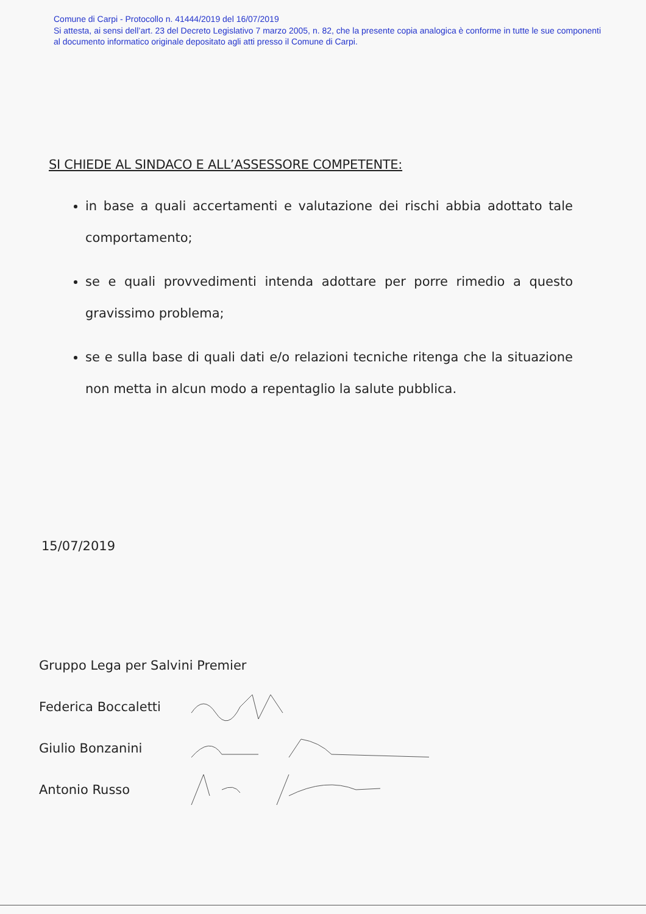Comune di Carpi - Protocollo n. 41444/2019 del 16/07/2019
Si attesta, ai sensi dell’art. 23 del Decreto Legislativo 7 marzo 2005, n. 82, che la presente copia analogica è conforme in tutte le sue componenti al documento informatico originale depositato agli atti presso il Comune di Carpi.
SI CHIEDE AL SINDACO E ALL’ASSESSORE COMPETENTE:
in base a quali accertamenti e valutazione dei rischi abbia adottato tale comportamento;
se e quali provvedimenti intenda adottare per porre rimedio a questo gravissimo problema;
se e sulla base di quali dati e/o relazioni tecniche ritenga che la situazione non metta in alcun modo a repentaglio la salute pubblica.
15/07/2019
Gruppo Lega per Salvini Premier
Federica Boccaletti
Giulio Bonzanini
Antonio Russo